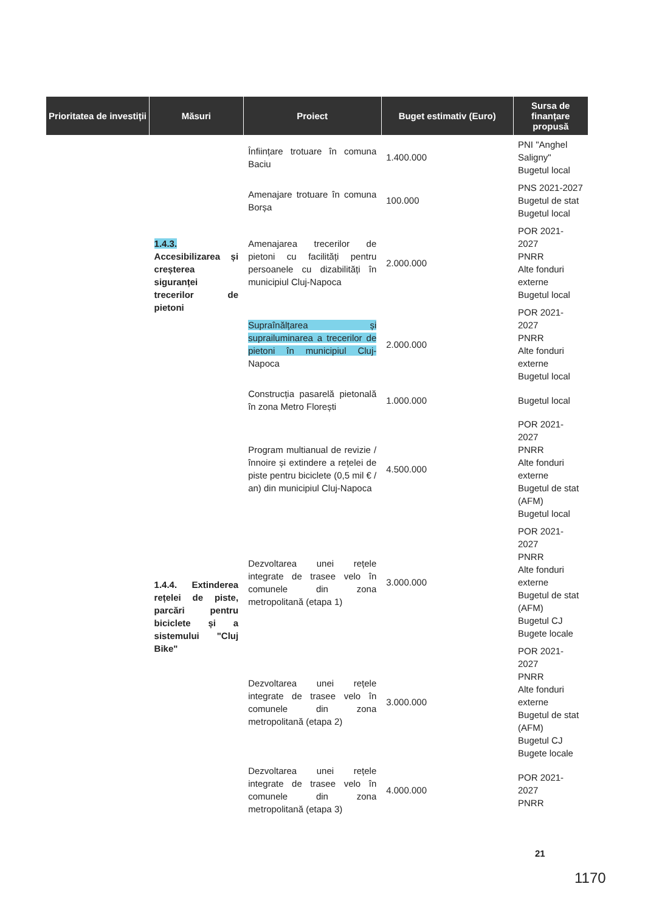| Prioritatea de investiții | Măsuri | Proiect | Buget estimativ (Euro) | Sursa de finanțare propusă |
| --- | --- | --- | --- | --- |
| | 1.4.3. Accesibilizarea și creșterea siguranței trecerilor de pietoni | Înființare trotuare în comuna Baciu | 1.400.000 | PNI "Anghel Saligny" Bugetul local |
| | | Amenajare trotuare în comuna Borșa | 100.000 | PNS 2021-2027 Bugetul de stat Bugetul local |
| | | Amenajarea trecerilor de pietoni cu facilități pentru persoanele cu dizabilități în municipiul Cluj-Napoca | 2.000.000 | POR 2021-2027 PNRR Alte fonduri externe Bugetul local |
| | | Supraînălțarea și suprailuminarea a trecerilor de pietoni în municipiul Cluj- Napoca | 2.000.000 | POR 2021-2027 PNRR Alte fonduri externe Bugetul local |
| | | Construcția pasarelă pietonală în zona Metro Florești | 1.000.000 | Bugetul local |
| | 1.4.4. Extinderea rețelei de piste, parcări pentru biciclete și a sistemului "Cluj Bike" | Program multianual de revizie / înnoire și extindere a rețelei de piste pentru biciclete (0,5 mil € / an) din municipiul Cluj-Napoca | 4.500.000 | POR 2021-2027 PNRR Alte fonduri externe Bugetul de stat (AFM) Bugetul local |
| | | Dezvoltarea unei rețele integrate de trasee velo în comunele din zona metropolitană (etapa 1) | 3.000.000 | POR 2021-2027 PNRR Alte fonduri externe Bugetul de stat (AFM) Bugetul CJ Bugete locale |
| | | Dezvoltarea unei rețele integrate de trasee velo în comunele din zona metropolitană (etapa 2) | 3.000.000 | POR 2021-2027 PNRR Alte fonduri externe Bugetul de stat (AFM) Bugetul CJ Bugete locale |
| | | Dezvoltarea unei rețele integrate de trasee velo în comunele din zona metropolitană (etapa 3) | 4.000.000 | POR 2021-2027 PNRR |
21
1170